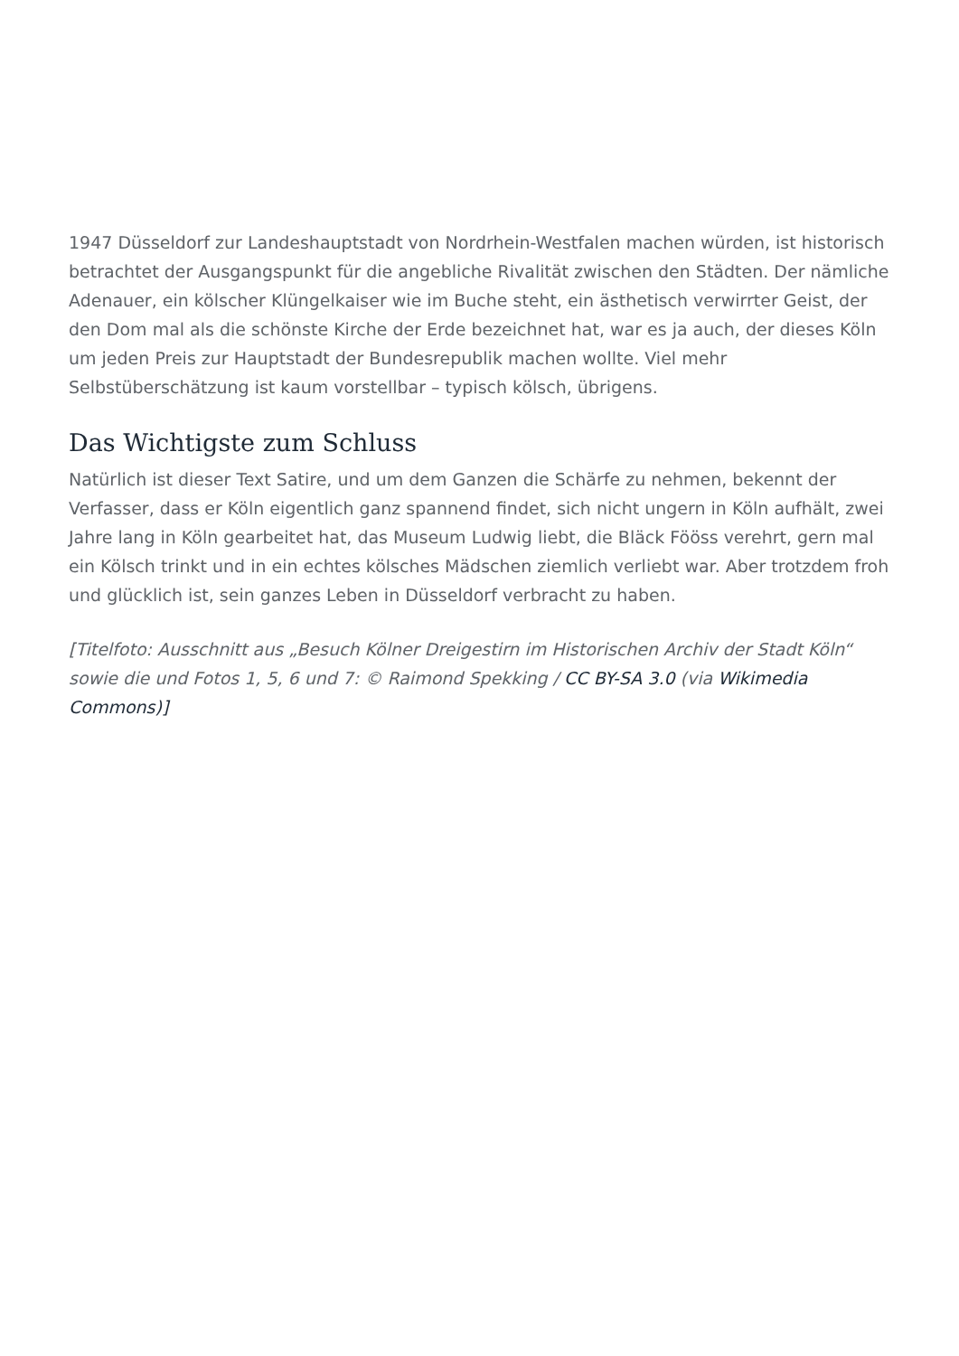1947 Düsseldorf zur Landeshauptstadt von Nordrhein-Westfalen machen würden, ist historisch betrachtet der Ausgangspunkt für die angebliche Rivalität zwischen den Städten. Der nämliche Adenauer, ein kölscher Klüngelkaiser wie im Buche steht, ein ästhetisch verwirrter Geist, der den Dom mal als die schönste Kirche der Erde bezeichnet hat, war es ja auch, der dieses Köln um jeden Preis zur Hauptstadt der Bundesrepublik machen wollte. Viel mehr Selbstüberschätzung ist kaum vorstellbar – typisch kölsch, übrigens.
Das Wichtigste zum Schluss
Natürlich ist dieser Text Satire, und um dem Ganzen die Schärfe zu nehmen, bekennt der Verfasser, dass er Köln eigentlich ganz spannend findet, sich nicht ungern in Köln aufhält, zwei Jahre lang in Köln gearbeitet hat, das Museum Ludwig liebt, die Bläck Fööss verehrt, gern mal ein Kölsch trinkt und in ein echtes kölsches Mädschen ziemlich verliebt war. Aber trotzdem froh und glücklich ist, sein ganzes Leben in Düsseldorf verbracht zu haben.
[Titelfoto: Ausschnitt aus „Besuch Kölner Dreigestirn im Historischen Archiv der Stadt Köln“ sowie die und Fotos 1, 5, 6 und 7: © Raimond Spekking / CC BY-SA 3.0 (via Wikimedia Commons)]